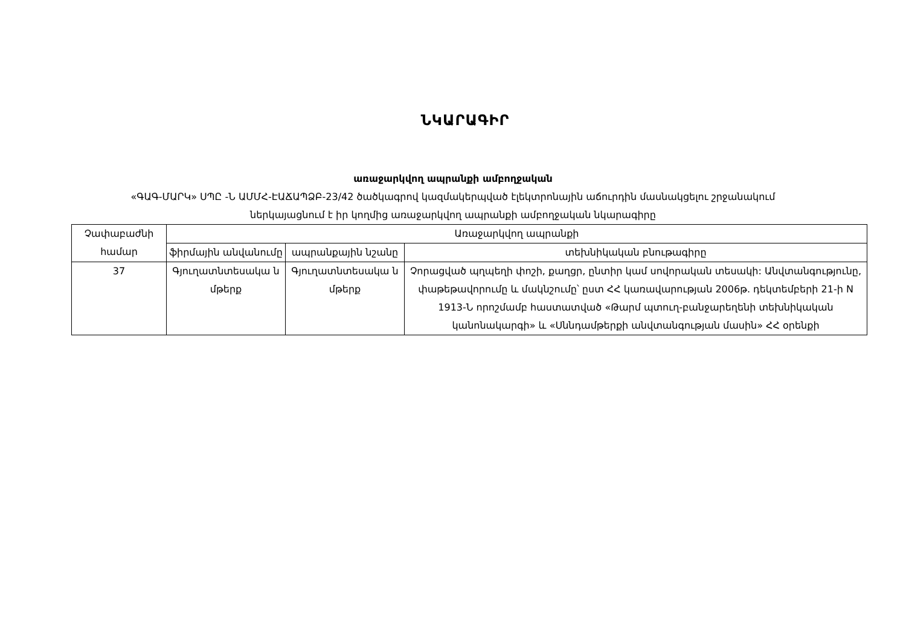ՆԿԱՐԱԳԻՐ
առաջարկվող ապրանքի ամբողջական
«ԳԱԳ-ՄԱՐԿ» ՍՊԸ -Ն ԱՄՄՀ-ԷԱՃԱՊՁԲ-23/42 ծածկագրով կազմակերպված էլեկտրոնային աճուրդին մասնակցելու շրջանակում
ներկայացնում է իր կողմից առաջարկվող ապրանքի ամբողջական նկարագիրը
| Չափաբաժնի համար | Առաջարկվող ապրանքի | | |
| --- | --- | --- | --- |
| | ֆիրմային անվանումը | ապրանքային նշանը | տեխնիկական բնութագիրը |
| 37 | Գյուղատնտեսակա ն մթերք | Գյուղատնտեսակա ն մթերք | Չորացված պղպեղի փոշի, քաղցր, ընտիր կամ սովորական տեսակի: Անվտանգությունը, փաթեթավորումը և մակնշումը՝ ըստ ՀՀ կառավարության 2006թ. դեկտեմբերի 21-ի N 1913-Ն որոշմամբ հաստատված «Թարմ պտուղ-բանջարեղենի տեխնիկական կանոնակարգի» և «Սննդամթերքի անվտանգության մասին» ՀՀ օրենքի |